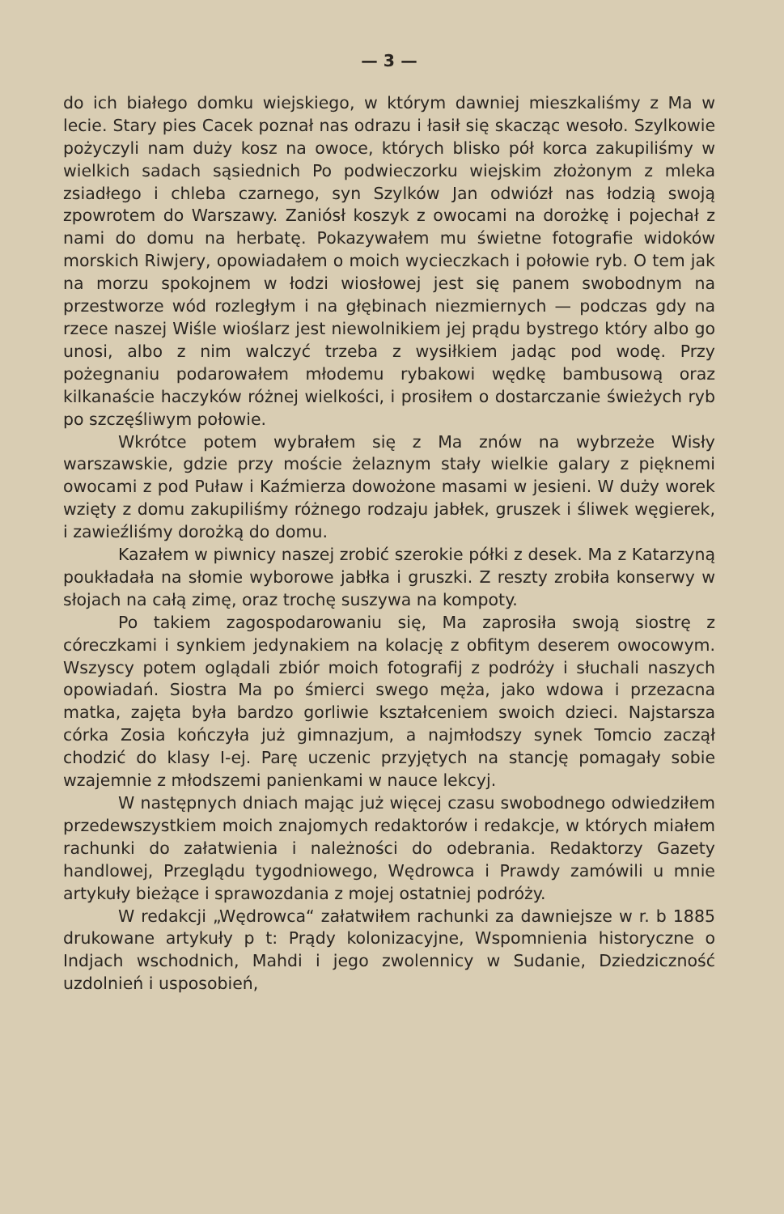— 3 —
do ich białego domku wiejskiego, w którym dawniej mieszkaliśmy z Ma w lecie. Stary pies Cacek poznał nas odrazu i łasił się skacząc wesoło. Szylkowie pożyczyli nam duży kosz na owoce, których blisko pół korca zakupiliśmy w wielkich sadach sąsiednich Po podwieczorku wiejskim złożonym z mleka zsiadłego i chleba czarnego, syn Szylków Jan odwiózł nas łodzią swoją zpowrotem do Warszawy. Zaniósł koszyk z owocami na dorożkę i pojechał z nami do domu na herbatę. Pokazywałem mu świetne fotografie widoków morskich Riwjery, opowiadałem o moich wycieczkach i połowie ryb. O tem jak na morzu spokojnem w łodzi wiosłowej jest się panem swobodnym na przestworze wód rozległym i na głębinach niezmiernych — podczas gdy na rzece naszej Wiśle wioślarz jest niewolnikiem jej prądu bystrego który albo go unosi, albo z nim walczyć trzeba z wysiłkiem jadąc pod wodę. Przy pożegnaniu podarowałem młodemu rybakowi wędkę bambusową oraz kilkanaście haczyków różnej wielkości, i prosiłem o dostarczanie świeżych ryb po szczęśliwym połowie.
Wkrótce potem wybrałem się z Ma znów na wybrzeże Wisły warszawskie, gdzie przy moście żelaznym stały wielkie galary z pięknemi owocami z pod Puław i Kaźmierza dowożone masami w jesieni. W duży worek wzięty z domu zakupiliśmy różnego rodzaju jabłek, gruszek i śliwek węgierek, i zawieźliśmy dorożką do domu.
Kazałem w piwnicy naszej zrobić szerokie półki z desek. Ma z Katarzyną poukładała na słomie wyborowe jabłka i gruszki. Z reszty zrobiła konserwy w słojach na całą zimę, oraz trochę suszywa na kompoty.
Po takiem zagospodarowaniu się, Ma zaprosiła swoją siostrę z córeczkami i synkiem jedynakiem na kolację z obfitym deserem owocowym. Wszyscy potem oglądali zbiór moich fotografij z podróży i słuchali naszych opowiadań. Siostra Ma po śmierci swego męża, jako wdowa i przezacna matka, zajęta była bardzo gorliwie kształceniem swoich dzieci. Najstarsza córka Zosia kończyła już gimnazjum, a najmłodszy synek Tomcio zaczął chodzić do klasy I-ej. Parę uczenic przyjętych na stancję pomagały sobie wzajemnie z młodszemi panienkami w nauce lekcyj.
W następnych dniach mając już więcej czasu swobodnego odwiedziłem przedewszystkiem moich znajomych redaktorów i redakcje, w których miałem rachunki do załatwienia i należności do odebrania. Redaktorzy Gazety handlowej, Przeglądu tygodniowego, Wędrowca i Prawdy zamówili u mnie artykuły bieżące i sprawozdania z mojej ostatniej podróży.
W redakcji „Wędrowca“ załatwiłem rachunki za dawniejsze w r. b 1885 drukowane artykuły p t: Prądy kolonizacyjne, Wspomnienia historyczne o Indjach wschodnich, Mahdi i jego zwolennicy w Sudanie, Dziedziczność uzdolnień i usposobień,